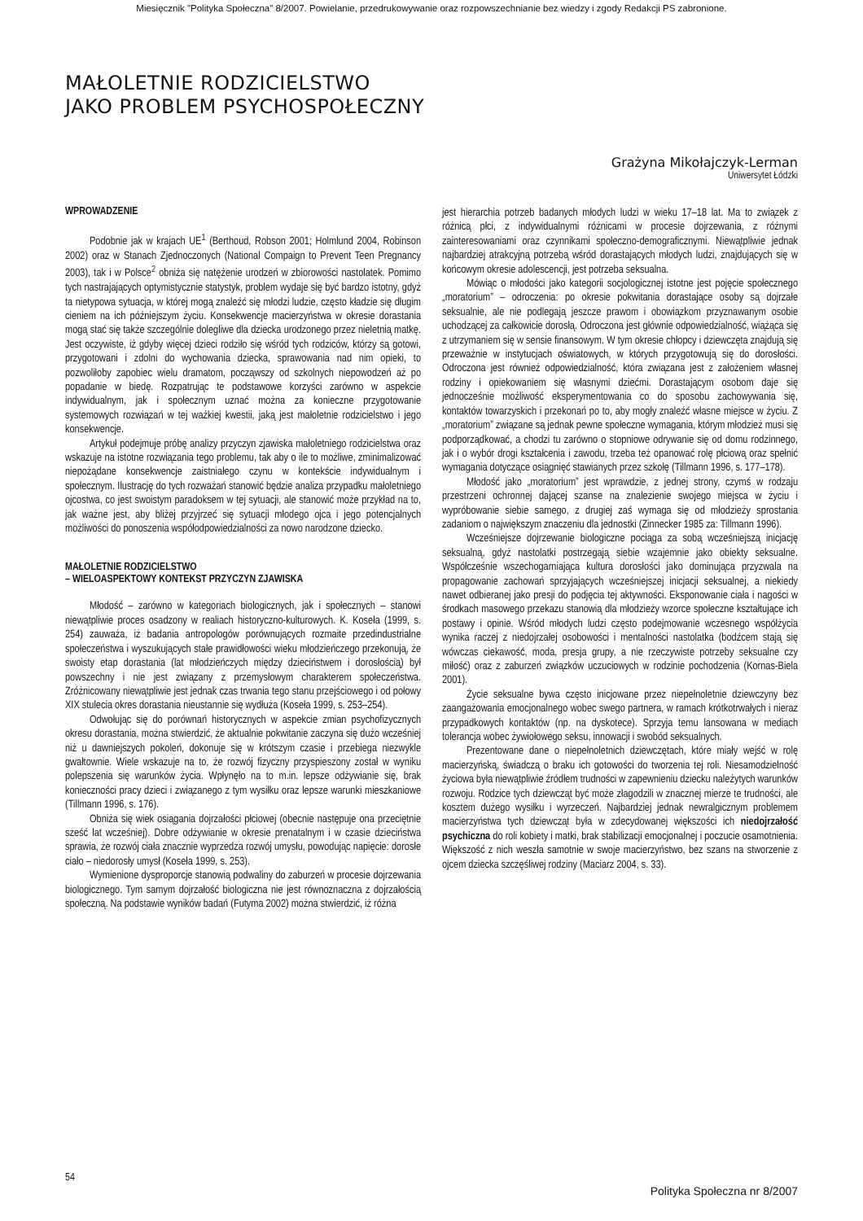Miesięcznik "Polityka Społeczna" 8/2007. Powielanie, przedrukowywanie oraz rozpowszechnianie bez wiedzy i zgody Redakcji PS zabronione.
MAŁOLETNIE RODZICIELSTWO
JAKO PROBLEM PSYCHOSPOŁECZNY
Grażyna Mikołajczyk-Lerman
Uniwersytet Łódzki
WPROWADZENIE
Podobnie jak w krajach UE<sup>1</sup> (Berthoud, Robson 2001; Holmlund 2004, Robinson 2002) oraz w Stanach Zjednoczonych (National Compaign to Prevent Teen Pregnancy 2003), tak i w Polsce<sup>2</sup> obniża się natężenie urodzeń w zbiorowości nastolatek. Pomimo tych nastrajających optymistycznie statystyk, problem wydaje się być bardzo istotny, gdyż ta nietypowa sytuacja, w której mogą znaleźć się młodzi ludzie, często kładzie się długim cieniem na ich późniejszym życiu. Konsekwencje macierzyństwa w okresie dorastania mogą stać się także szczególnie dolegliwe dla dziecka urodzonego przez nieletnią matkę. Jest oczywiste, iż gdyby więcej dzieci rodziło się wśród tych rodziców, którzy są gotowi, przygotowani i zdolni do wychowania dziecka, sprawowania nad nim opieki, to pozwoliłoby zapobiec wielu dramatom, począwszy od szkolnych niepowodzeń aż po popadanie w biedę. Rozpatrując te podstawowe korzyści zarówno w aspekcie indywidualnym, jak i społecznym uznać można za konieczne przygotowanie systemowych rozwiązań w tej ważkiej kwestii, jaką jest małoletnie rodzicielstwo i jego konsekwencje.
Artykuł podejmuje próbę analizy przyczyn zjawiska małoletniego rodzicielstwa oraz wskazuje na istotne rozwiązania tego problemu, tak aby o ile to możliwe, zminimalizować niepożądane konsekwencje zaistniałego czynu w kontekście indywidualnym i społecznym. Ilustrację do tych rozważań stanowić będzie analiza przypadku małoletniego ojcostwa, co jest swoistym paradoksem w tej sytuacji, ale stanowić może przykład na to, jak ważne jest, aby bliżej przyjrzeć się sytuacji młodego ojca i jego potencjalnych możliwości do ponoszenia współodpowiedzialności za nowo narodzone dziecko.
MAŁOLETNIE RODZICIELSTWO
– WIELOASPEKTOWY KONTEKST PRZYCZYN ZJAWISKA
Młodość – zarówno w kategoriach biologicznych, jak i społecznych – stanowi niewątpliwie proces osadzony w realiach historyczno-kulturowych. K. Koseła (1999, s. 254) zauważa, iż badania antropologów porównujących rozmaite przedindustrialne społeczeństwa i wyszukujących stałe prawidłowości wieku młodzieńczego przekonują, że swoisty etap dorastania (lat młodzieńczych między dzieciństwem i dorosłością) był powszechny i nie jest związany z przemysłowym charakterem społeczeństwa. Zróżnicowany niewątpliwie jest jednak czas trwania tego stanu przejściowego i od połowy XIX stulecia okres dorastania nieustannie się wydłuża (Koseła 1999, s. 253–254).
Odwołując się do porównań historycznych w aspekcie zmian psychofizycznych okresu dorastania, można stwierdzić, że aktualnie pokwitanie zaczyna się dużo wcześniej niż u dawniejszych pokoleń, dokonuje się w krótszym czasie i przebiega niezwykle gwałtownie. Wiele wskazuje na to, że rozwój fizyczny przyspieszony został w wyniku polepszenia się warunków życia. Wpłynęło na to m.in. lepsze odżywianie się, brak konieczności pracy dzieci i związanego z tym wysiłku oraz lepsze warunki mieszkaniowe (Tillmann 1996, s. 176).
Obniża się wiek osiągania dojrzałości płciowej (obecnie następuje ona przeciętnie sześć lat wcześniej). Dobre odżywianie w okresie prenatalnym i w czasie dzieciństwa sprawia, że rozwój ciała znacznie wyprzedza rozwój umysłu, powodując napięcie: dorosłe ciało – niedorosły umysł (Koseła 1999, s. 253).
Wymienione dysproporcje stanowią podwaliny do zaburzeń w procesie dojrzewania biologicznego. Tym samym dojrzałość biologiczna nie jest równoznaczna z dojrzałością społeczną. Na podstawie wyników badań (Futyma 2002) można stwierdzić, iż różna
jest hierarchia potrzeb badanych młodych ludzi w wieku 17–18 lat. Ma to związek z różnicą płci, z indywidualnymi różnicami w procesie dojrzewania, z różnymi zainteresowaniami oraz czynnikami społeczno-demograficznymi. Niewątpliwie jednak najbardziej atrakcyjną potrzebą wśród dorastających młodych ludzi, znajdujących się w końcowym okresie adolescencji, jest potrzeba seksualna.
Mówiąc o młodości jako kategorii socjologicznej istotne jest pojęcie społecznego „moratorium” – odroczenia: po okresie pokwitania dorastające osoby są dojrzałe seksualnie, ale nie podlegają jeszcze prawom i obowiązkom przyznawanym osobie uchodzącej za całkowicie dorosłą. Odroczona jest głównie odpowiedzialność, wiążąca się z utrzymaniem się w sensie finansowym. W tym okresie chłopcy i dziewczęta znajdują się przeważnie w instytucjach oświatowych, w których przygotowują się do dorosłości. Odroczona jest również odpowiedzialność, która związana jest z założeniem własnej rodziny i opiekowaniem się własnymi dziećmi. Dorastającym osobom daje się jednocześnie możliwość eksperymentowania co do sposobu zachowywania się, kontaktów towarzyskich i przekonań po to, aby mogły znaleźć własne miejsce w życiu. Z „moratorium” związane są jednak pewne społeczne wymagania, którym młodzież musi się podporządkować, a chodzi tu zarówno o stopniowe odrywanie się od domu rodzinnego, jak i o wybór drogi kształcenia i zawodu, trzeba też opanować rolę płciową oraz spełnić wymagania dotyczące osiągnięć stawianych przez szkołę (Tillmann 1996, s. 177–178).
Młodość jako „moratorium” jest wprawdzie, z jednej strony, czymś w rodzaju przestrzeni ochronnej dającej szanse na znalezienie swojego miejsca w życiu i wypróbowanie siebie samego, z drugiej zaś wymaga się od młodzieży sprostania zadaniom o największym znaczeniu dla jednostki (Zinnecker 1985 za: Tillmann 1996).
Wcześniejsze dojrzewanie biologiczne pociąga za sobą wcześniejszą inicjację seksualną, gdyż nastolatki postrzegają siebie wzajemnie jako obiekty seksualne. Współcześnie wszechogarniająca kultura dorosłości jako dominująca przyzwala na propagowanie zachowań sprzyjających wcześniejszej inicjacji seksualnej, a niekiedy nawet odbieranej jako presji do podjęcia tej aktywności. Eksponowanie ciała i nagości w środkach masowego przekazu stanowią dla młodzieży wzorce społeczne kształtujące ich postawy i opinie. Wśród młodych ludzi często podejmowanie wczesnego współżycia wynika raczej z niedojrzałej osobowości i mentalności nastolatka (bodźcem stają się wówczas ciekawość, moda, presja grupy, a nie rzeczywiste potrzeby seksualne czy miłość) oraz z zaburzeń związków uczuciowych w rodzinie pochodzenia (Kornas-Biela 2001).
Życie seksualne bywa często inicjowane przez niepełnoletnie dziewczyny bez zaangażowania emocjonalnego wobec swego partnera, w ramach krótkotrwałych i nieraz przypadkowych kontaktów (np. na dyskotece). Sprzyja temu lansowana w mediach tolerancja wobec żywiołowego seksu, innowacji i swobód seksualnych.
Prezentowane dane o niepełnoletnich dziewczętach, które miały wejść w rolę macierzyńską, świadczą o braku ich gotowości do tworzenia tej roli. Niesamodzielność życiowa była niewątpliwie źródłem trudności w zapewnieniu dziecku należytych warunków rozwoju. Rodzice tych dziewcząt być może złagodzili w znacznej mierze te trudności, ale kosztem dużego wysiłku i wyrzeczeń. Najbardziej jednak newralgicznym problemem macierzyństwa tych dziewcząt była w zdecydowanej większości ich niedojrzałość psychiczna do roli kobiety i matki, brak stabilizacji emocjonalnej i poczucie osamotnienia. Większość z nich weszła samotnie w swoje macierzyństwo, bez szans na stworzenie z ojcem dziecka szczęśliwej rodziny (Maciarz 2004, s. 33).
54
Polityka Społeczna nr 8/2007